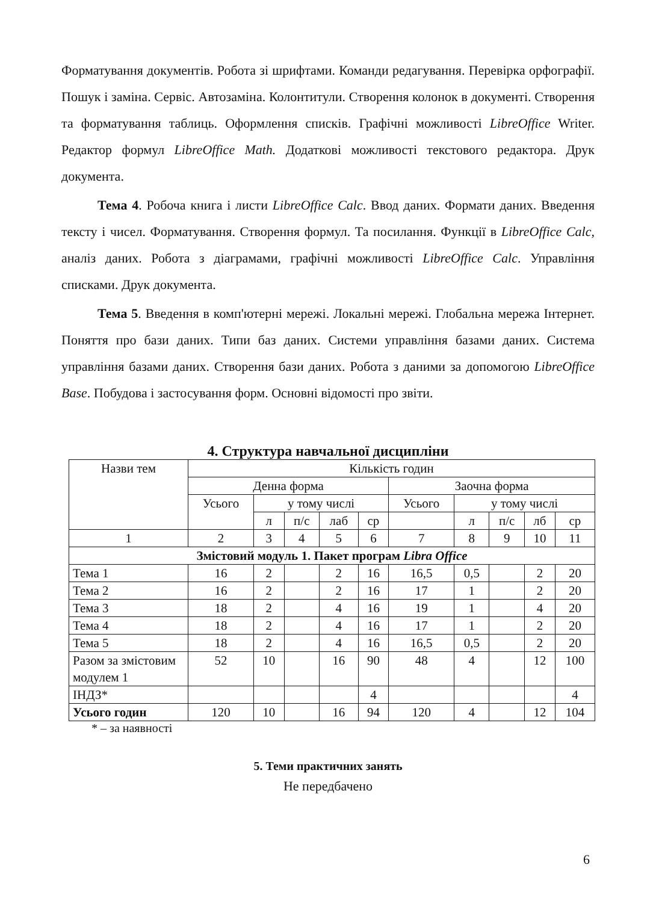Форматування документів. Робота зі шрифтами. Команди редагування. Перевірка орфографії. Пошук і заміна. Сервіс. Автозаміна. Колонтитули. Створення колонок в документі. Створення та форматування таблиць. Оформлення списків. Графічні можливості LibreOffice Writer. Редактор формул LibreOffice Math. Додаткові можливості текстового редактора. Друк документа.
Тема 4. Робоча книга і листи LibreOffice Calc. Ввод даних. Формати даних. Введення тексту і чисел. Форматування. Створення формул. Та посилання. Функції в LibreOffice Calc, аналіз даних. Робота з діаграмами, графічні можливості LibreOffice Calc. Управління списками. Друк документа.
Тема 5. Введення в комп'ютерні мережі. Локальні мережі. Глобальна мережа Інтернет. Поняття про бази даних. Типи баз даних. Системи управління базами даних. Система управління базами даних. Створення бази даних. Робота з даними за допомогою LibreOffice Base. Побудова і застосування форм. Основні відомості про звіти.
4. Структура навчальної дисципліни
| Назви тем | Кількість годин | | | | | | | | | |
| --- | --- | --- | --- | --- | --- | --- | --- | --- | --- | --- |
| | Денна форма | | | | | Заочна форма | | | | |
| | Усього | у тому числі | | | | Усього | у тому числі | | | |
| | | л | п/с | лаб | ср | | л | п/с | лб | ср |
| 1 | 2 | 3 | 4 | 5 | 6 | 7 | 8 | 9 | 10 | 11 |
| Змістовий модуль 1. Пакет програм Libra Office | | | | | | | | | | |
| Тема 1 | 16 | 2 | | 2 | 16 | 16,5 | 0,5 | | 2 | 20 |
| Тема 2 | 16 | 2 | | 2 | 16 | 17 | 1 | | 2 | 20 |
| Тема 3 | 18 | 2 | | 4 | 16 | 19 | 1 | | 4 | 20 |
| Тема 4 | 18 | 2 | | 4 | 16 | 17 | 1 | | 2 | 20 |
| Тема 5 | 18 | 2 | | 4 | 16 | 16,5 | 0,5 | | 2 | 20 |
| Разом за змістовим модулем 1 | 52 | 10 | | 16 | 90 | 48 | 4 | | 12 | 100 |
| ІНДЗ* | | | | | 4 | | | | | 4 |
| Усього годин | 120 | 10 | | 16 | 94 | 120 | 4 | | 12 | 104 |
* – за наявності
5. Теми практичних занять
Не передбачено
6